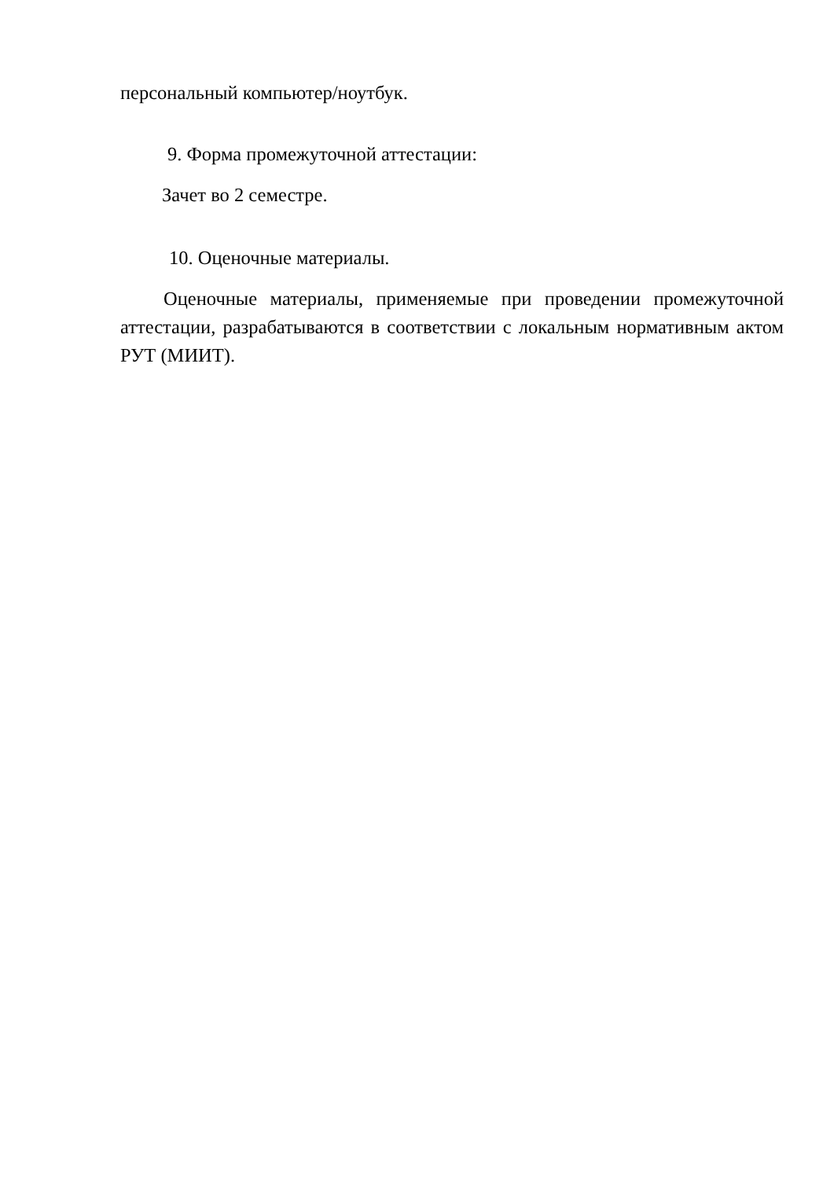персональный компьютер/ноутбук.
9. Форма промежуточной аттестации:
Зачет во 2 семестре.
10. Оценочные материалы.
Оценочные материалы, применяемые при проведении промежуточной аттестации, разрабатываются в соответствии с локальным нормативным актом РУТ (МИИТ).